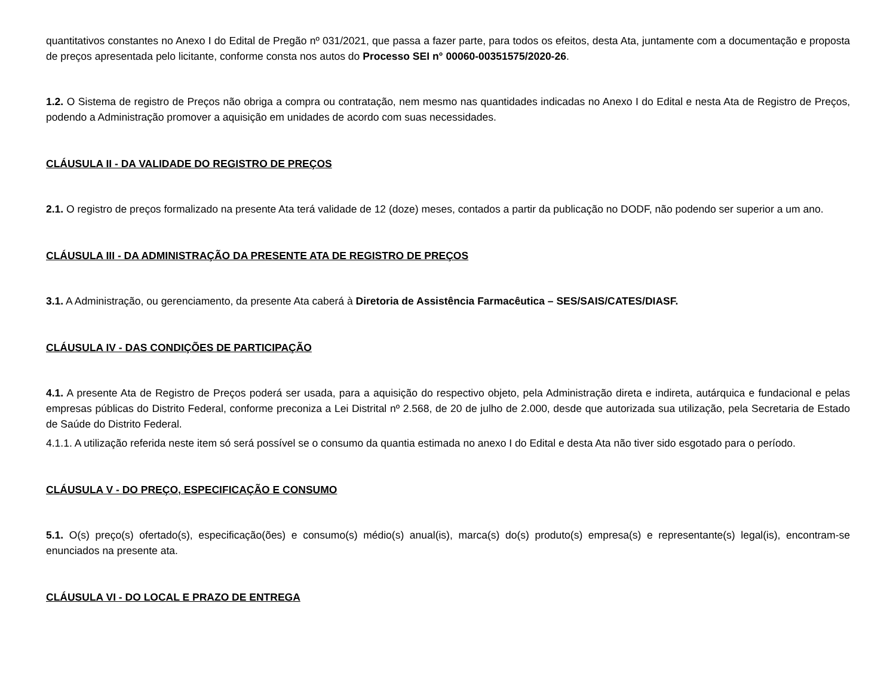quantitativos constantes no Anexo I do Edital de Pregão nº 031/2021, que passa a fazer parte, para todos os efeitos, desta Ata, juntamente com a documentação e proposta de preços apresentada pelo licitante, conforme consta nos autos do Processo SEI n° 00060-00351575/2020-26.
1.2. O Sistema de registro de Preços não obriga a compra ou contratação, nem mesmo nas quantidades indicadas no Anexo I do Edital e nesta Ata de Registro de Preços, podendo a Administração promover a aquisição em unidades de acordo com suas necessidades.
CLÁUSULA II - DA VALIDADE DO REGISTRO DE PREÇOS
2.1. O registro de preços formalizado na presente Ata terá validade de 12 (doze) meses, contados a partir da publicação no DODF, não podendo ser superior a um ano.
CLÁUSULA III - DA ADMINISTRAÇÃO DA PRESENTE ATA DE REGISTRO DE PREÇOS
3.1. A Administração, ou gerenciamento, da presente Ata caberá à Diretoria de Assistência Farmacêutica – SES/SAIS/CATES/DIASF.
CLÁUSULA IV - DAS CONDIÇÕES DE PARTICIPAÇÃO
4.1. A presente Ata de Registro de Preços poderá ser usada, para a aquisição do respectivo objeto, pela Administração direta e indireta, autárquica e fundacional e pelas empresas públicas do Distrito Federal, conforme preconiza a Lei Distrital nº 2.568, de 20 de julho de 2.000, desde que autorizada sua utilização, pela Secretaria de Estado de Saúde do Distrito Federal.
4.1.1. A utilização referida neste item só será possível se o consumo da quantia estimada no anexo I do Edital e desta Ata não tiver sido esgotado para o período.
CLÁUSULA V - DO PREÇO, ESPECIFICAÇÃO E CONSUMO
5.1. O(s) preço(s) ofertado(s), especificação(ões) e consumo(s) médio(s) anual(is), marca(s) do(s) produto(s) empresa(s) e representante(s) legal(is), encontram-se enunciados na presente ata.
CLÁUSULA VI - DO LOCAL E PRAZO DE ENTREGA